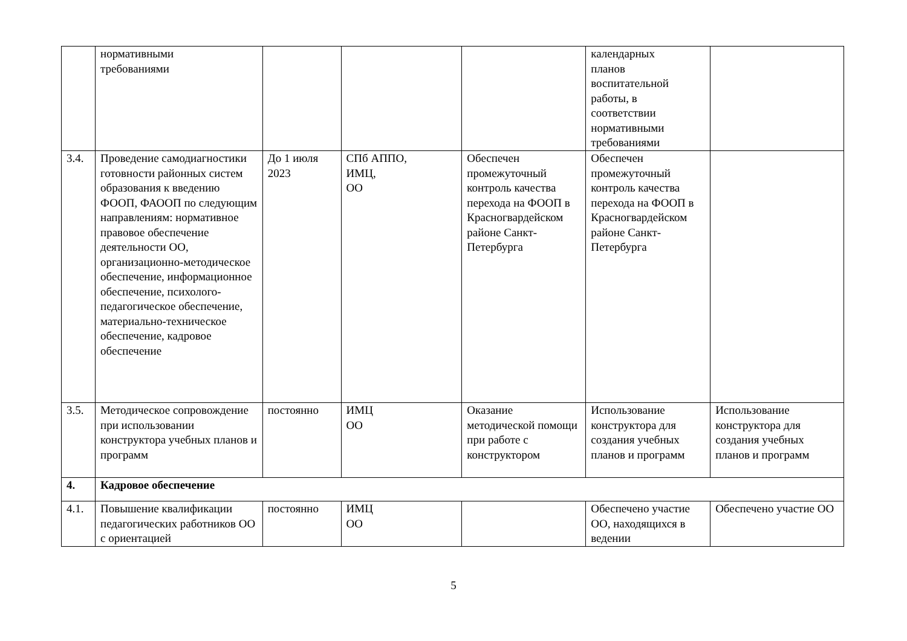| | нормативными требованиями | | | | календарных планов воспитательной работы, в соответствии нормативными требованиями | |
| 3.4. | Проведение самодиагностики готовности районных систем образования к введению ФООП, ФАООП по следующим направлениям: нормативное правовое обеспечение деятельности ОО, организационно-методическое обеспечение, информационное обеспечение, психолого-педагогическое обеспечение, материально-техническое обеспечение, кадровое обеспечение | До 1 июля 2023 | СПб АППО, ИМЦ, ОО | Обеспечен промежуточный контроль качества перехода на ФООП в Красногвардейском районе Санкт-Петербурга | Обеспечен промежуточный контроль качества перехода на ФООП в Красногвардейском районе Санкт-Петербурга | |
| 3.5. | Методическое сопровождение при использовании конструктора учебных планов и программ | постоянно | ИМЦ ОО | Оказание методической помощи при работе с конструктором | Использование конструктора для создания учебных планов и программ | Использование конструктора для создания учебных планов и программ |
| 4. | Кадровое обеспечение | | | | | |
| 4.1. | Повышение квалификации педагогических работников ОО с ориентацией | постоянно | ИМЦ ОО | | Обеспечено участие ОО, находящихся в ведении | Обеспечено участие ОО |
5